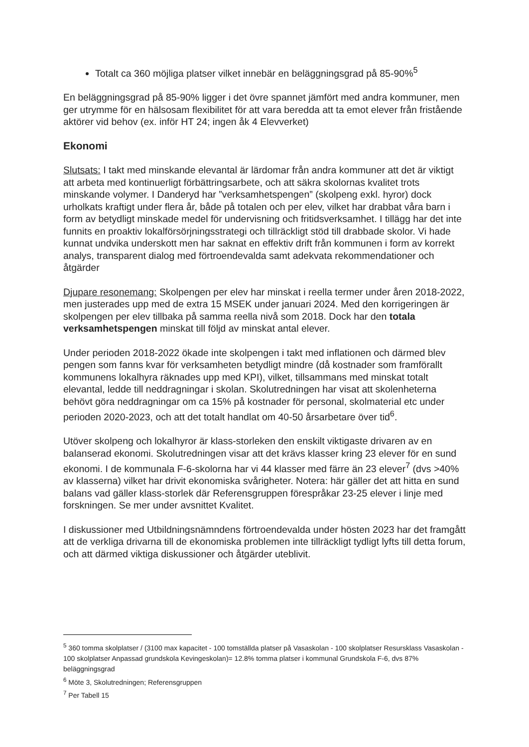Totalt ca 360 möjliga platser vilket innebär en beläggningsgrad på 85-90%<sup>5</sup>
En beläggningsgrad på 85-90% ligger i det övre spannet jämfört med andra kommuner, men ger utrymme för en hälsosam flexibilitet för att vara beredda att ta emot elever från fristående aktörer vid behov (ex. inför HT 24; ingen åk 4 Elevverket)
Ekonomi
Slutsats: I takt med minskande elevantal är lärdomar från andra kommuner att det är viktigt att arbeta med kontinuerligt förbättringsarbete, och att säkra skolornas kvalitet trots minskande volymer. I Danderyd har ”verksamhetspengen” (skolpeng exkl. hyror) dock urholkats kraftigt under flera år, både på totalen och per elev, vilket har drabbat våra barn i form av betydligt minskade medel för undervisning och fritidsverksamhet. I tillägg har det inte funnits en proaktiv lokalförsörjningsstrategi och tillräckligt stöd till drabbade skolor. Vi hade kunnat undvika underskott men har saknat en effektiv drift från kommunen i form av korrekt analys, transparent dialog med förtroendevalda samt adekvata rekommendationer och åtgärder
Djupare resonemang: Skolpengen per elev har minskat i reella termer under åren 2018-2022, men justerades upp med de extra 15 MSEK under januari 2024. Med den korrigeringen är skolpengen per elev tillbaka på samma reella nivå som 2018. Dock har den totala verksamhetspengen minskat till följd av minskat antal elever.
Under perioden 2018-2022 ökade inte skolpengen i takt med inflationen och därmed blev pengen som fanns kvar för verksamheten betydligt mindre (då kostnader som framförallt kommunens lokalhyra räknades upp med KPI), vilket, tillsammans med minskat totalt elevantal, ledde till neddragningar i skolan. Skolutredningen har visat att skolenheterna behövt göra neddragningar om ca 15% på kostnader för personal, skolmaterial etc under perioden 2020-2023, och att det totalt handlat om 40-50 årsarbetare över tid<sup>6</sup>.
Utöver skolpeng och lokalhyror är klass-storleken den enskilt viktigaste drivaren av en balanserad ekonomi. Skolutredningen visar att det krävs klasser kring 23 elever för en sund ekonomi. I de kommunala F-6-skolorna har vi 44 klasser med färre än 23 elever<sup>7</sup> (dvs >40% av klasserna) vilket har drivit ekonomiska svårigheter. Notera: här gäller det att hitta en sund balans vad gäller klass-storlek där Referensgruppen förespråkar 23-25 elever i linje med forskningen. Se mer under avsnittet Kvalitet.
I diskussioner med Utbildningsnämndens förtroendevalda under hösten 2023 har det framgått att de verkliga drivarna till de ekonomiska problemen inte tillräckligt tydligt lyfts till detta forum, och att därmed viktiga diskussioner och åtgärder uteblivit.
<sup>5</sup> 360 tomma skolplatser / (3100 max kapacitet - 100 tomställda platser på Vasaskolan - 100 skolplatser Resursklass Vasaskolan - 100 skolplatser Anpassad grundskola Kevingeskolan)= 12.8% tomma platser i kommunal Grundskola F-6, dvs 87% beläggningsgrad
<sup>6</sup> Möte 3, Skolutredningen; Referensgruppen
<sup>7</sup> Per Tabell 15